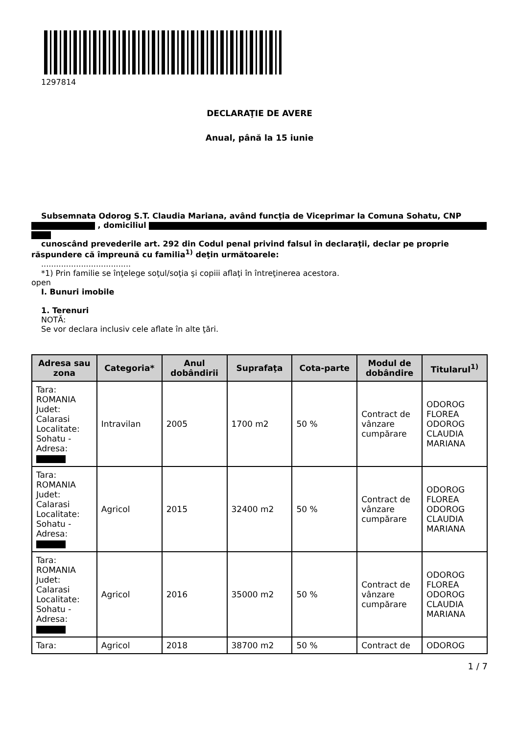1297814
DECLARAŢIE DE AVERE
Anual, până la 15 iunie
Subsemnata Odorog S.T. Claudia Mariana, având funcţia de Viceprimar la Comuna Sohatu, CNP
, domiciliul
cunoscând prevederile art. 292 din Codul penal privind falsul în declaraţii, declar pe proprie
răspundere că împreună cu familia<sup>1)</sup> deţin următoarele:
....................................
*1) Prin familie se înţelege soţul/soţia şi copiii aflaţi în întreţinerea acestora.
open
I. Bunuri imobile
1. Terenuri
NOTĂ:
Se vor declara inclusiv cele aflate în alte ţări.
| Adresa sau zona | Categoria* | Anul dobândirii | Suprafaţa | Cota-parte | Modul de dobândire | Titularul<sup>1)</sup> |
| --- | --- | --- | --- | --- | --- | --- |
| Tara: ROMANIA Judet: Calarasi Localitate: Sohatu - Adresa: | Intravilan | 2005 | 1700 m2 | 50 % | Contract de vânzare cumpărare | ODOROG FLOREA ODOROG CLAUDIA MARIANA |
| Tara: ROMANIA Judet: Calarasi Localitate: Sohatu - Adresa: | Agricol | 2015 | 32400 m2 | 50 % | Contract de vânzare cumpărare | ODOROG FLOREA ODOROG CLAUDIA MARIANA |
| Tara: ROMANIA Judet: Calarasi Localitate: Sohatu - Adresa: | Agricol | 2016 | 35000 m2 | 50 % | Contract de vânzare cumpărare | ODOROG FLOREA ODOROG CLAUDIA MARIANA |
| Tara: | Agricol | 2018 | 38700 m2 | 50 % | Contract de | ODOROG |
1 / 7